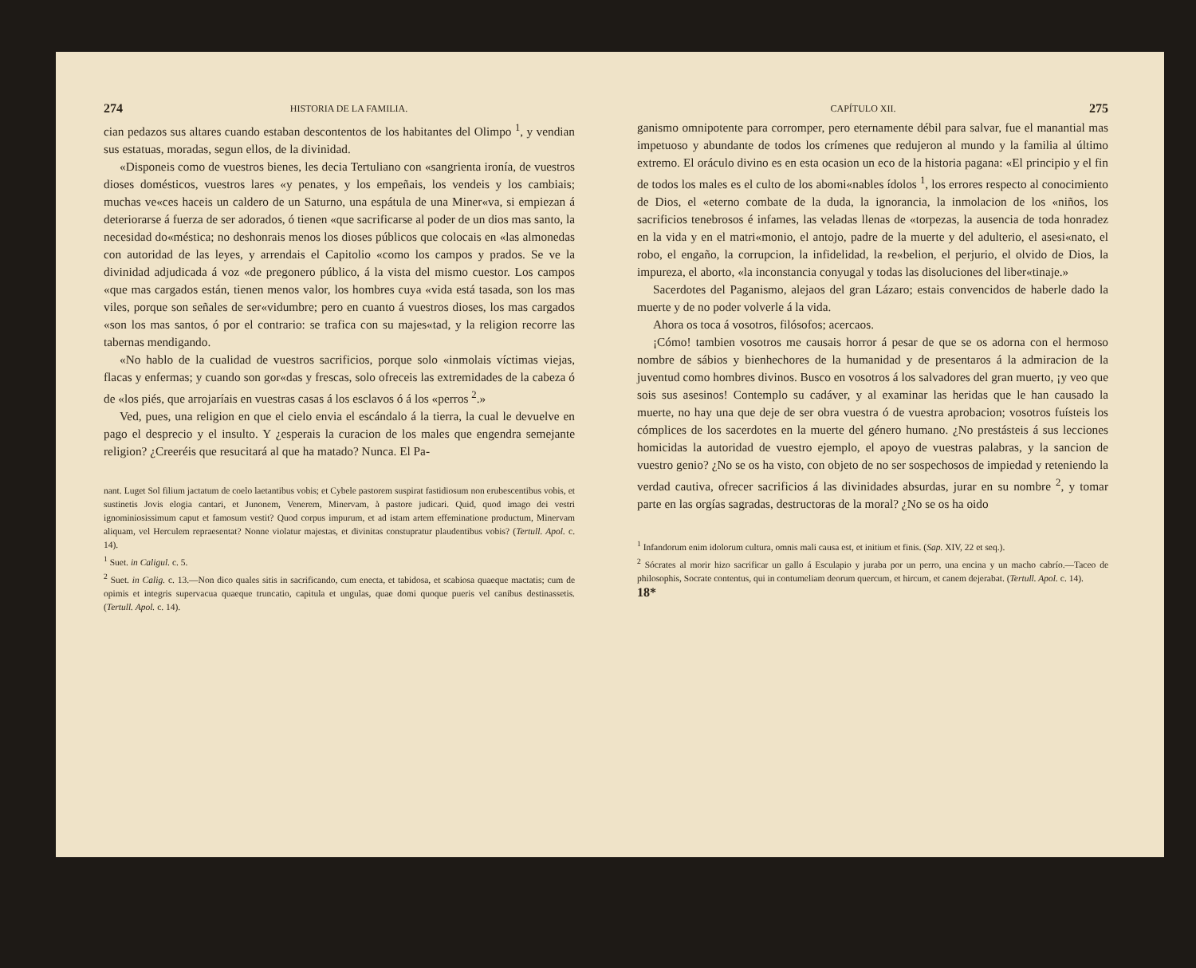274 HISTORIA DE LA FAMILIA.
cian pedazos sus altares cuando estaban descontentos de los habitantes del Olimpo <sup>1</sup>, y vendian sus estatuas, moradas, segun ellos, de la divinidad.
«Disponeis como de vuestros bienes, les decia Tertuliano con «sangrienta ironía, de vuestros dioses domésticos, vuestros lares «y penates, y los empeñais, los vendeis y los cambiais; muchas ve«ces haceis un caldero de un Saturno, una espátula de una Miner«va, si empiezan á deteriorarse á fuerza de ser adorados, ó tienen «que sacrificarse al poder de un dios mas santo, la necesidad do«méstica; no deshonrais menos los dioses públicos que colocais en «las almonedas con autoridad de las leyes, y arrendais el Capitolio «como los campos y prados. Se ve la divinidad adjudicada á voz «de pregonero público, á la vista del mismo cuestor. Los campos «que mas cargados están, tienen menos valor, los hombres cuya «vida está tasada, son los mas viles, porque son señales de ser«vidumbre; pero en cuanto á vuestros dioses, los mas cargados «son los mas santos, ó por el contrario: se trafica con su majes«tad, y la religion recorre las tabernas mendigando.
«No hablo de la cualidad de vuestros sacrificios, porque solo «inmolais víctimas viejas, flacas y enfermas; y cuando son gor«das y frescas, solo ofreceis las extremidades de la cabeza ó de «los piés, que arrojaríais en vuestras casas á los esclavos ó á los «perros <sup>2</sup>.»
Ved, pues, una religion en que el cielo envia el escándalo á la tierra, la cual le devuelve en pago el desprecio y el insulto. Y ¿esperais la curacion de los males que engendra semejante religion? ¿Creeréis que resucitará al que ha matado? Nunca. El Pa-
nant. Luget Sol filium jactatum de coelo laetantibus vobis; et Cybele pastorem suspirat fastidiosum non erubescentibus vobis, et sustinetis Jovis elogia cantari, et Junonem, Venerem, Minervam, à pastore judicari. Quid, quod imago dei vestri ignominiosissimum caput et famosum vestit? Quod corpus impurum, et ad istam artem effeminatione productum, Minervam aliquam, vel Herculem repraesentat? Nonne violatur majestas, et divinitas constupratur plaudentibus vobis? (Tertull. Apol. c. 14).
<sup>1</sup> Suet. in Caligul. c. 5.
<sup>2</sup> Suet. in Calig. c. 13.—Non dico quales sitis in sacrificando, cum enecta, et tabidosa, et scabiosa quaeque mactatis; cum de opimis et integris supervacua quaeque truncatio, capitula et ungulas, quae domi quoque pueris vel canibus destinassetis. (Tertull. Apol. c. 14).
CAPÍTULO XII. 275
ganismo omnipotente para corromper, pero eternamente débil para salvar, fue el manantial mas impetuoso y abundante de todos los crímenes que redujeron al mundo y la familia al último extremo. El oráculo divino es en esta ocasion un eco de la historia pagana: «El principio y el fin de todos los males es el culto de los abomi«nables ídolos <sup>1</sup>, los errores respecto al conocimiento de Dios, el «eterno combate de la duda, la ignorancia, la inmolacion de los «niños, los sacrificios tenebrosos é infames, las veladas llenas de «torpezas, la ausencia de toda honradez en la vida y en el matri«monio, el antojo, padre de la muerte y del adulterio, el asesi«nato, el robo, el engaño, la corrupcion, la infidelidad, la re«belion, el perjurio, el olvido de Dios, la impureza, el aborto, «la inconstancia conyugal y todas las disoluciones del liber«tinaje.»
Sacerdotes del Paganismo, alejaos del gran Lázaro; estais convencidos de haberle dado la muerte y de no poder volverle á la vida.
Ahora os toca á vosotros, filósofos; acercaos.
¡Cómo! tambien vosotros me causais horror á pesar de que se os adorna con el hermoso nombre de sábios y bienhechores de la humanidad y de presentaros á la admiracion de la juventud como hombres divinos. Busco en vosotros á los salvadores del gran muerto, ¡y veo que sois sus asesinos! Contemplo su cadáver, y al examinar las heridas que le han causado la muerte, no hay una que deje de ser obra vuestra ó de vuestra aprobacion; vosotros fuísteis los cómplices de los sacerdotes en la muerte del género humano. ¿No prestásteis á sus lecciones homicidas la autoridad de vuestro ejemplo, el apoyo de vuestras palabras, y la sancion de vuestro genio? ¿No se os ha visto, con objeto de no ser sospechosos de impiedad y reteniendo la verdad cautiva, ofrecer sacrificios á las divinidades absurdas, jurar en su nombre <sup>2</sup>, y tomar parte en las orgías sagradas, destructoras de la moral? ¿No se os ha oido
<sup>1</sup> Infandorum enim idolorum cultura, omnis mali causa est, et initium et finis. (Sap. XIV, 22 et seq.).
<sup>2</sup> Sócrates al morir hizo sacrificar un gallo á Esculapio y juraba por un perro, una encina y un macho cabrío.—Taceo de philosophis, Socrate contentus, qui in contumeliam deorum quercum, et hircum, et canem dejerabat. (Tertull. Apol. c. 14).
18*